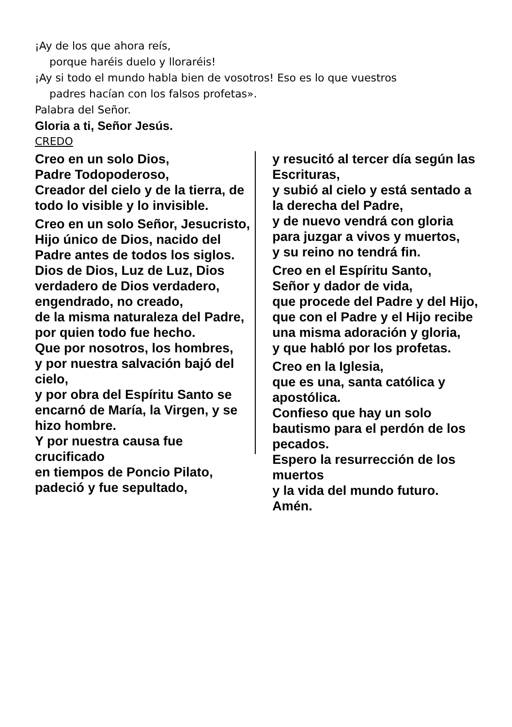¡Ay de los que ahora reís,
porque haréis duelo y lloraréis!
¡Ay si todo el mundo habla bien de vosotros! Eso es lo que vuestros
padres hacían con los falsos profetas».
Palabra del Señor.
Gloria a ti, Señor Jesús.
CREDO
Creo en un solo Dios,
Padre Todopoderoso,
Creador del cielo y de la tierra, de todo lo visible y lo invisible.
Creo en un solo Señor, Jesucristo, Hijo único de Dios, nacido del Padre antes de todos los siglos.
Dios de Dios, Luz de Luz, Dios verdadero de Dios verdadero,
engendrado, no creado,
de la misma naturaleza del Padre,
por quien todo fue hecho.
Que por nosotros, los hombres,
y por nuestra salvación bajó del cielo,
y por obra del Espíritu Santo se encarnó de María, la Virgen, y se hizo hombre.
Y por nuestra causa fue crucificado
en tiempos de Poncio Pilato,
padeció y fue sepultado,
y resucitó al tercer día según las Escrituras,
y subió al cielo y está sentado a la derecha del Padre,
y de nuevo vendrá con gloria para juzgar a vivos y muertos,
y su reino no tendrá fin.
Creo en el Espíritu Santo,
Señor y dador de vida,
que procede del Padre y del Hijo,
que con el Padre y el Hijo recibe una misma adoración y gloria,
y que habló por los profetas.
Creo en la Iglesia,
que es una, santa católica y apostólica.
Confieso que hay un solo bautismo para el perdón de los pecados.
Espero la resurrección de los muertos
y la vida del mundo futuro.
Amén.